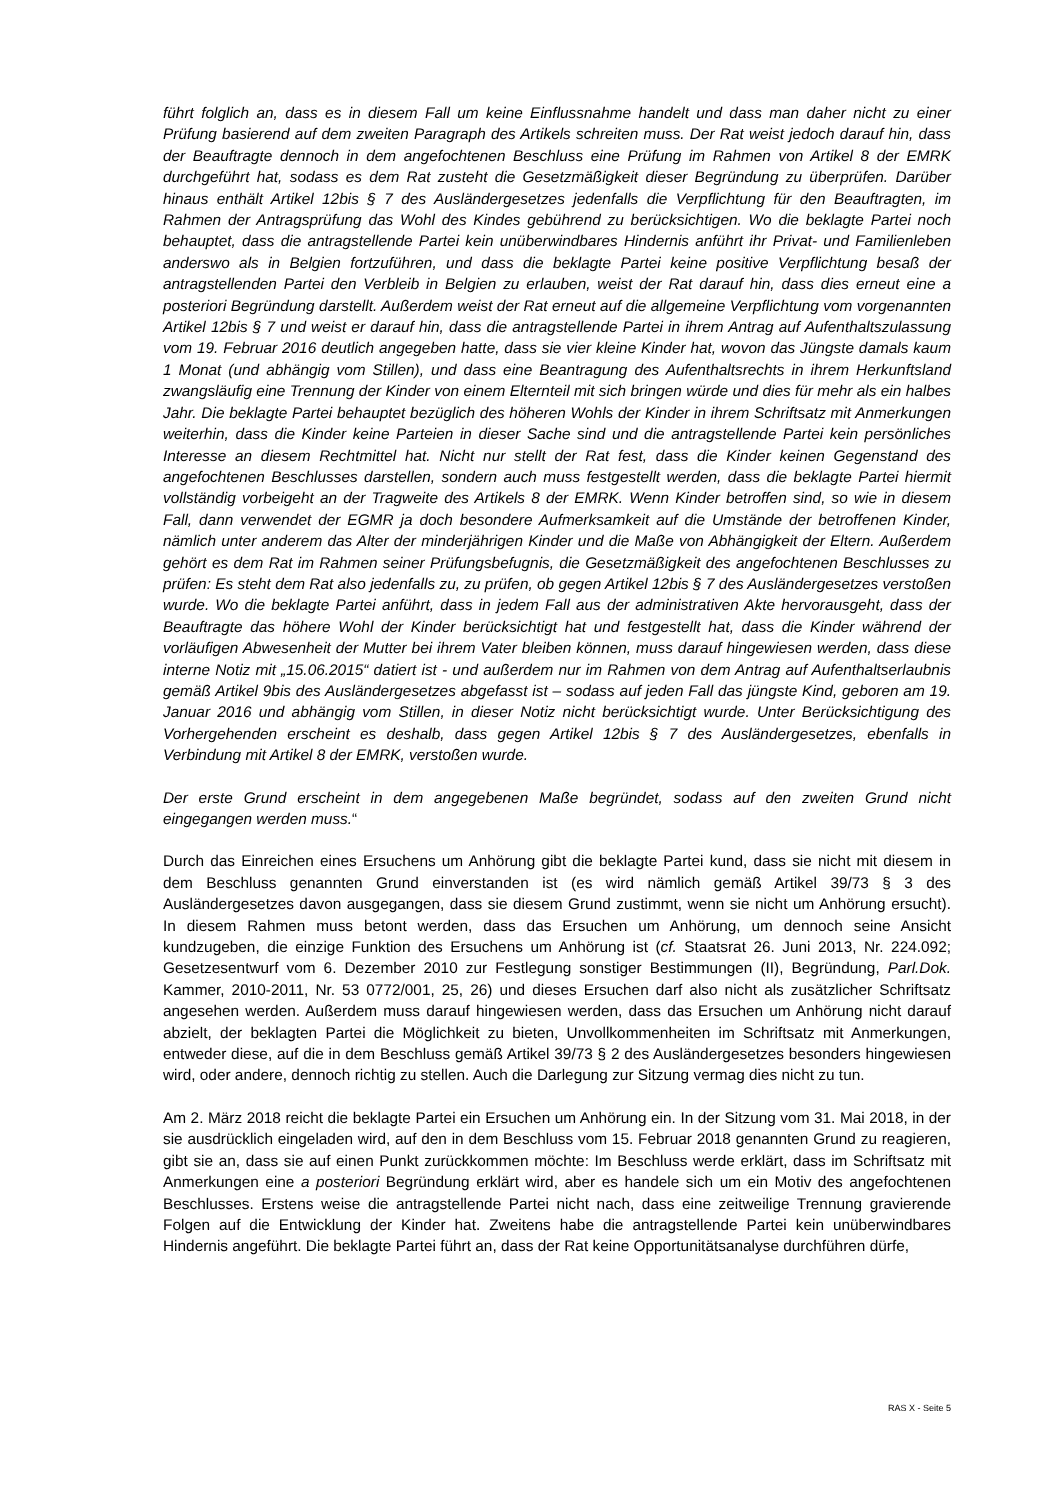führt folglich an, dass es in diesem Fall um keine Einflussnahme handelt und dass man daher nicht zu einer Prüfung basierend auf dem zweiten Paragraph des Artikels schreiten muss. Der Rat weist jedoch darauf hin, dass der Beauftragte dennoch in dem angefochtenen Beschluss eine Prüfung im Rahmen von Artikel 8 der EMRK durchgeführt hat, sodass es dem Rat zusteht die Gesetzmäßigkeit dieser Begründung zu überprüfen. Darüber hinaus enthält Artikel 12bis § 7 des Ausländergesetzes jedenfalls die Verpflichtung für den Beauftragten, im Rahmen der Antragsprüfung das Wohl des Kindes gebührend zu berücksichtigen. Wo die beklagte Partei noch behauptet, dass die antragstellende Partei kein unüberwindbares Hindernis anführt ihr Privat- und Familienleben anderswo als in Belgien fortzuführen, und dass die beklagte Partei keine positive Verpflichtung besaß der antragstellenden Partei den Verbleib in Belgien zu erlauben, weist der Rat darauf hin, dass dies erneut eine a posteriori Begründung darstellt. Außerdem weist der Rat erneut auf die allgemeine Verpflichtung vom vorgenannten Artikel 12bis § 7 und weist er darauf hin, dass die antragstellende Partei in ihrem Antrag auf Aufenthaltszulassung vom 19. Februar 2016 deutlich angegeben hatte, dass sie vier kleine Kinder hat, wovon das Jüngste damals kaum 1 Monat (und abhängig vom Stillen), und dass eine Beantragung des Aufenthaltsrechts in ihrem Herkunftsland zwangsläufig eine Trennung der Kinder von einem Elternteil mit sich bringen würde und dies für mehr als ein halbes Jahr. Die beklagte Partei behauptet bezüglich des höheren Wohls der Kinder in ihrem Schriftsatz mit Anmerkungen weiterhin, dass die Kinder keine Parteien in dieser Sache sind und die antragstellende Partei kein persönliches Interesse an diesem Rechtmittel hat. Nicht nur stellt der Rat fest, dass die Kinder keinen Gegenstand des angefochtenen Beschlusses darstellen, sondern auch muss festgestellt werden, dass die beklagte Partei hiermit vollständig vorbeigeht an der Tragweite des Artikels 8 der EMRK. Wenn Kinder betroffen sind, so wie in diesem Fall, dann verwendet der EGMR ja doch besondere Aufmerksamkeit auf die Umstände der betroffenen Kinder, nämlich unter anderem das Alter der minderjährigen Kinder und die Maße von Abhängigkeit der Eltern. Außerdem gehört es dem Rat im Rahmen seiner Prüfungsbefugnis, die Gesetzmäßigkeit des angefochtenen Beschlusses zu prüfen: Es steht dem Rat also jedenfalls zu, zu prüfen, ob gegen Artikel 12bis § 7 des Ausländergesetzes verstoßen wurde. Wo die beklagte Partei anführt, dass in jedem Fall aus der administrativen Akte hervorausgeht, dass der Beauftragte das höhere Wohl der Kinder berücksichtigt hat und festgestellt hat, dass die Kinder während der vorläufigen Abwesenheit der Mutter bei ihrem Vater bleiben können, muss darauf hingewiesen werden, dass diese interne Notiz mit „15.06.2015“ datiert ist - und außerdem nur im Rahmen von dem Antrag auf Aufenthaltserlaubnis gemäß Artikel 9bis des Ausländergesetzes abgefasst ist – sodass auf jeden Fall das jüngste Kind, geboren am 19. Januar 2016 und abhängig vom Stillen, in dieser Notiz nicht berücksichtigt wurde. Unter Berücksichtigung des Vorhergehenden erscheint es deshalb, dass gegen Artikel 12bis § 7 des Ausländergesetzes, ebenfalls in Verbindung mit Artikel 8 der EMRK, verstoßen wurde.
Der erste Grund erscheint in dem angegebenen Maße begründet, sodass auf den zweiten Grund nicht eingegangen werden muss.“
Durch das Einreichen eines Ersuchens um Anhörung gibt die beklagte Partei kund, dass sie nicht mit diesem in dem Beschluss genannten Grund einverstanden ist (es wird nämlich gemäß Artikel 39/73 § 3 des Ausländergesetzes davon ausgegangen, dass sie diesem Grund zustimmt, wenn sie nicht um Anhörung ersucht). In diesem Rahmen muss betont werden, dass das Ersuchen um Anhörung, um dennoch seine Ansicht kundzugeben, die einzige Funktion des Ersuchens um Anhörung ist (cf. Staatsrat 26. Juni 2013, Nr. 224.092; Gesetzesentwurf vom 6. Dezember 2010 zur Festlegung sonstiger Bestimmungen (II), Begründung, Parl.Dok. Kammer, 2010-2011, Nr. 53 0772/001, 25, 26) und dieses Ersuchen darf also nicht als zusätzlicher Schriftsatz angesehen werden. Außerdem muss darauf hingewiesen werden, dass das Ersuchen um Anhörung nicht darauf abzielt, der beklagten Partei die Möglichkeit zu bieten, Unvollkommenheiten im Schriftsatz mit Anmerkungen, entweder diese, auf die in dem Beschluss gemäß Artikel 39/73 § 2 des Ausländergesetzes besonders hingewiesen wird, oder andere, dennoch richtig zu stellen. Auch die Darlegung zur Sitzung vermag dies nicht zu tun.
Am 2. März 2018 reicht die beklagte Partei ein Ersuchen um Anhörung ein. In der Sitzung vom 31. Mai 2018, in der sie ausdrücklich eingeladen wird, auf den in dem Beschluss vom 15. Februar 2018 genannten Grund zu reagieren, gibt sie an, dass sie auf einen Punkt zurückkommen möchte: Im Beschluss werde erklärt, dass im Schriftsatz mit Anmerkungen eine a posteriori Begründung erklärt wird, aber es handele sich um ein Motiv des angefochtenen Beschlusses. Erstens weise die antragstellende Partei nicht nach, dass eine zeitweilige Trennung gravierende Folgen auf die Entwicklung der Kinder hat. Zweitens habe die antragstellende Partei kein unüberwindbares Hindernis angeführt. Die beklagte Partei führt an, dass der Rat keine Opportunitätsanalyse durchführen dürfe,
RAS X - Seite 5